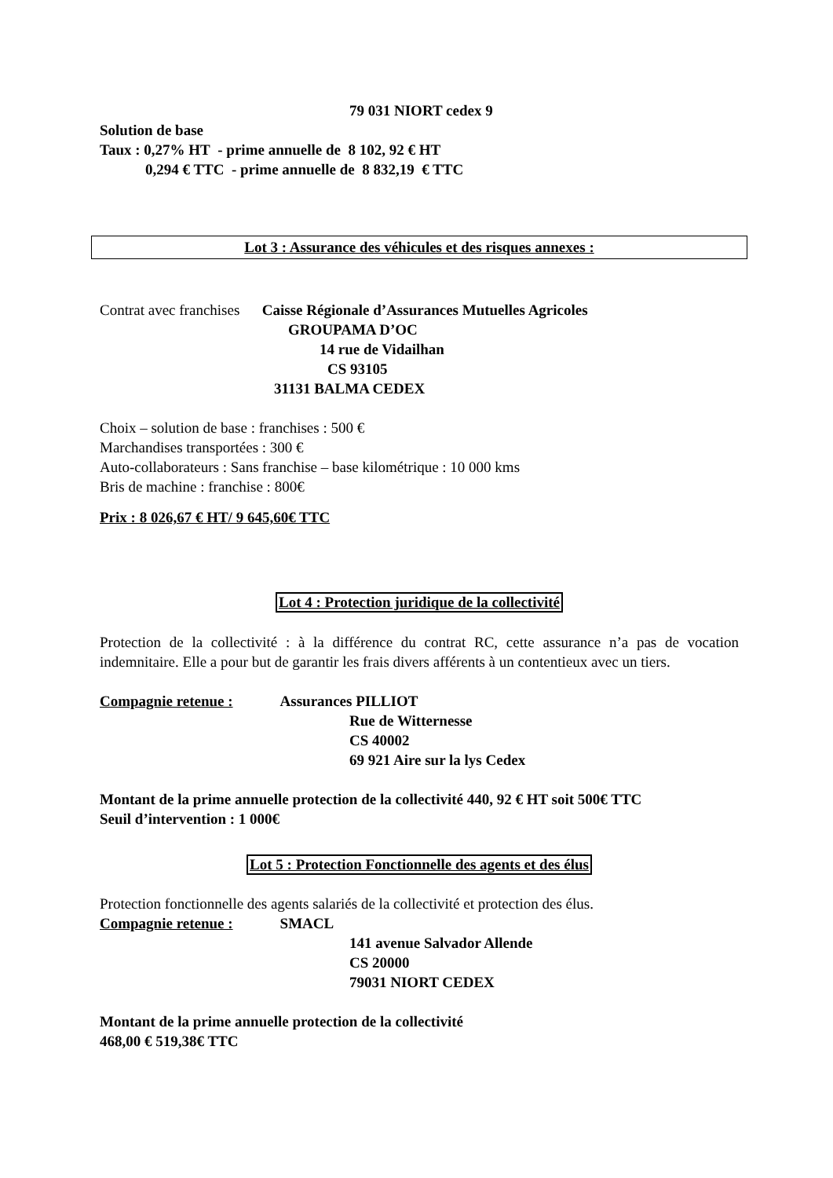79 031 NIORT cedex 9
Solution de base
Taux : 0,27% HT - prime annuelle de 8 102, 92 € HT
0,294 € TTC - prime annuelle de 8 832,19 € TTC
Lot 3 : Assurance des véhicules et des risques annexes :
Contrat avec franchises Caisse Régionale d’Assurances Mutuelles Agricoles
GROUPAMA D’OC
14 rue de Vidailhan
CS 93105
31131 BALMA CEDEX
Choix – solution de base : franchises : 500 €
Marchandises transportées : 300 €
Auto-collaborateurs : Sans franchise – base kilométrique : 10 000 kms
Bris de machine : franchise : 800€
Prix : 8 026,67 € HT/ 9 645,60€ TTC
Lot 4 : Protection juridique de la collectivité
Protection de la collectivité : à la différence du contrat RC, cette assurance n’a pas de vocation indemnitaire. Elle a pour but de garantir les frais divers afférents à un contentieux avec un tiers.
Compagnie retenue : Assurances PILLIOT
Rue de Witternesse
CS 40002
69 921 Aire sur la lys Cedex
Montant de la prime annuelle protection de la collectivité 440, 92 € HT soit 500€ TTC
Seuil d’intervention : 1 000€
Lot 5 : Protection Fonctionnelle des agents et des élus
Protection fonctionnelle des agents salariés de la collectivité et protection des élus.
Compagnie retenue : SMACL
141 avenue Salvador Allende
CS 20000
79031 NIORT CEDEX
Montant de la prime annuelle protection de la collectivité
468,00 € 519,38€ TTC